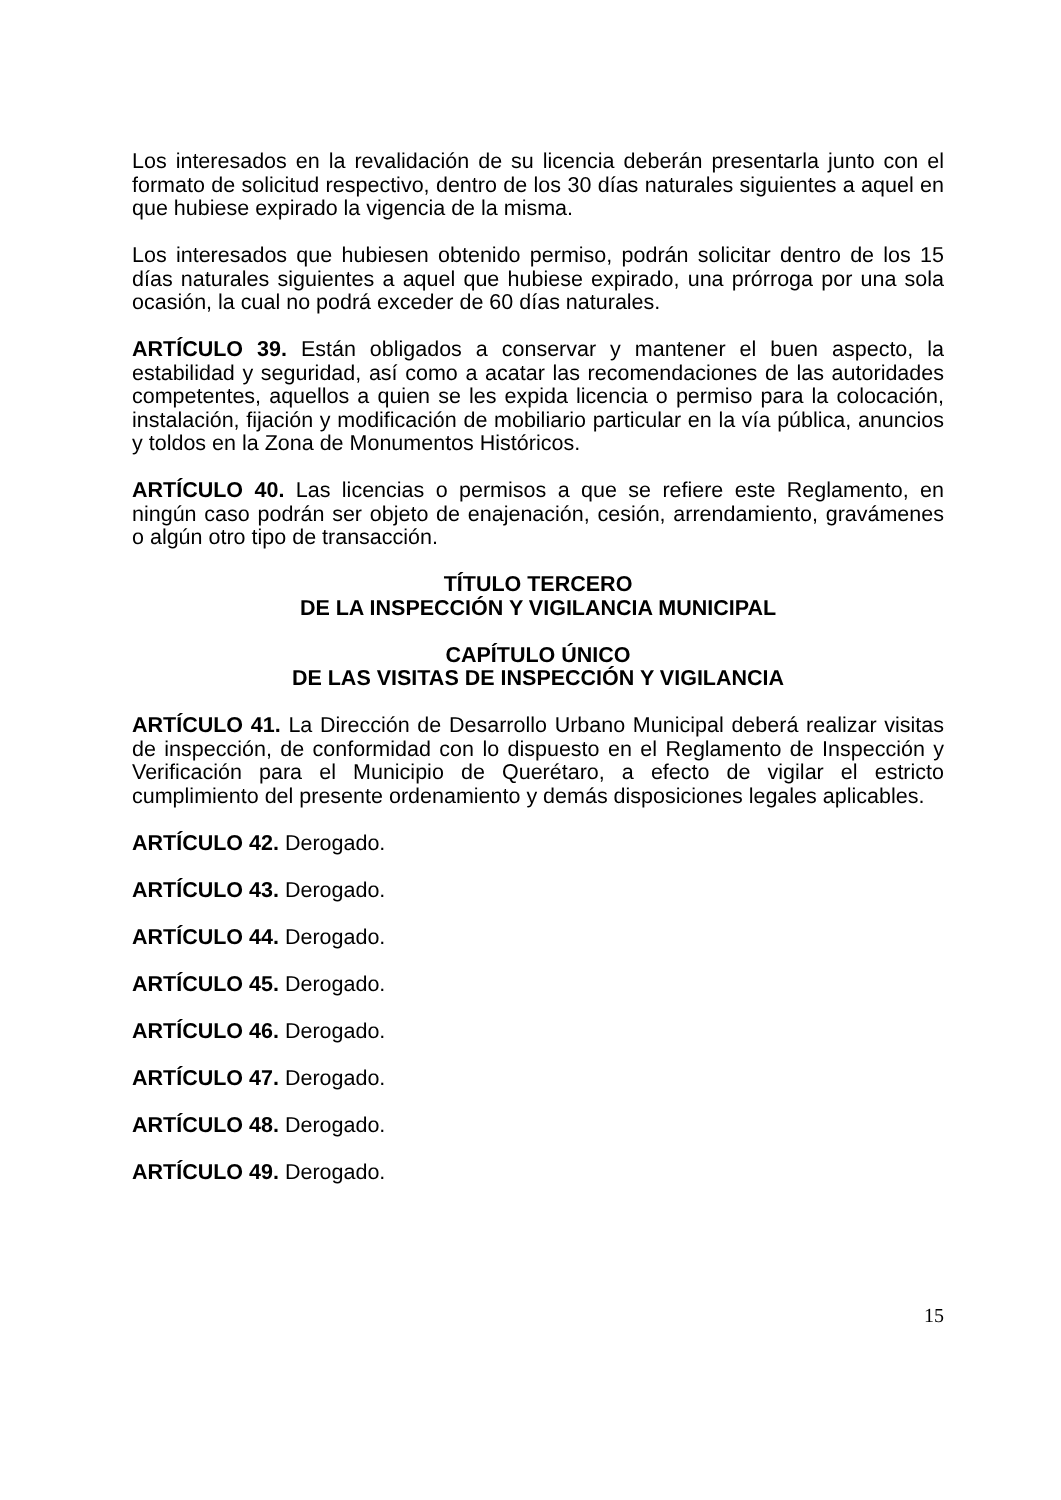Los interesados en la revalidación de su licencia deberán presentarla junto con el formato de solicitud respectivo, dentro de los 30 días naturales siguientes a aquel en que hubiese expirado la vigencia de la misma.
Los interesados que hubiesen obtenido permiso, podrán solicitar dentro de los 15 días naturales siguientes a aquel que hubiese expirado, una prórroga por una sola ocasión, la cual no podrá exceder de 60 días naturales.
ARTÍCULO 39. Están obligados a conservar y mantener el buen aspecto, la estabilidad y seguridad, así como a acatar las recomendaciones de las autoridades competentes, aquellos a quien se les expida licencia o permiso para la colocación, instalación, fijación y modificación de mobiliario particular en la vía pública, anuncios y toldos en la Zona de Monumentos Históricos.
ARTÍCULO 40. Las licencias o permisos a que se refiere este Reglamento, en ningún caso podrán ser objeto de enajenación, cesión, arrendamiento, gravámenes o algún otro tipo de transacción.
TÍTULO TERCERO
DE LA INSPECCIÓN Y VIGILANCIA MUNICIPAL
CAPÍTULO ÚNICO
DE LAS VISITAS DE INSPECCIÓN Y VIGILANCIA
ARTÍCULO 41. La Dirección de Desarrollo Urbano Municipal deberá realizar visitas de inspección, de conformidad con lo dispuesto en el Reglamento de Inspección y Verificación para el Municipio de Querétaro, a efecto de vigilar el estricto cumplimiento del presente ordenamiento y demás disposiciones legales aplicables.
ARTÍCULO 42. Derogado.
ARTÍCULO 43. Derogado.
ARTÍCULO 44. Derogado.
ARTÍCULO 45. Derogado.
ARTÍCULO 46. Derogado.
ARTÍCULO 47. Derogado.
ARTÍCULO 48. Derogado.
ARTÍCULO 49. Derogado.
15